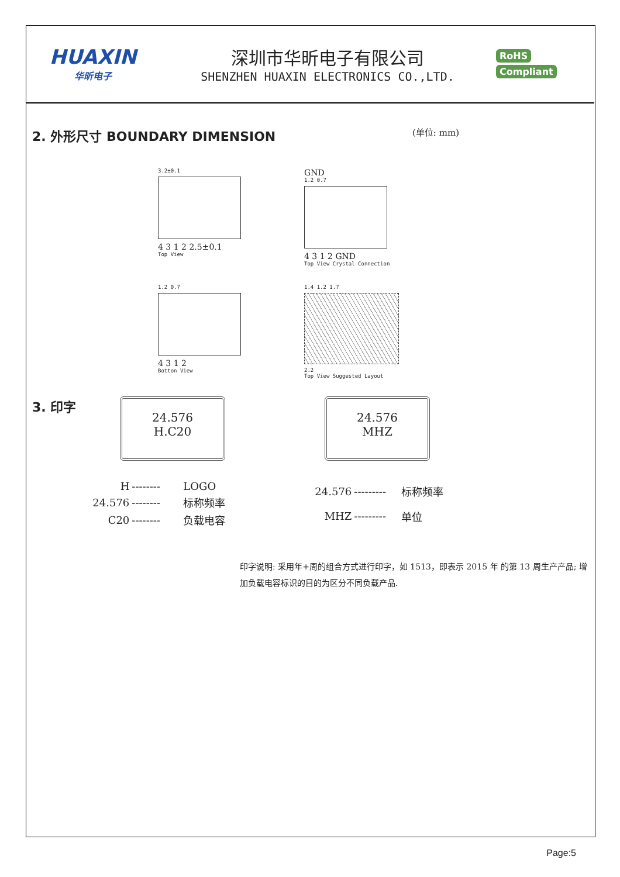HUAXIN
华昕电子
深圳市华昕电子有限公司
SHENZHEN HUAXIN ELECTRONICS CO.,LTD.
RoHS
Compliant
2. 外形尺寸 BOUNDARY DIMENSION
(单位: mm)
3.2±0.1
4 3 1 2 2.5±0.1
Top View
GND
1.2 0.7
4 3 1 2 GND
Top View Crystal Connection
1.2 0.7
4 3 1 2
Botton View
1.4 1.2 1.7
2.2
Top View Suggested Layout
3. 印字
24.576
H.C20
24.576
MHZ
| H | -------- | LOGO |
| 24.576 | -------- | 标称频率 |
| C20 | -------- | 负载电容 |
| 24.576 | --------- | 标称频率 |
| MHZ | --------- | 单位 |
印字说明: 采用年+周的组合方式进行印字，如 1513，即表示 2015 年 的第 13 周生产产品; 增加负载电容标识的目的为区分不同负载产品.
Page:5